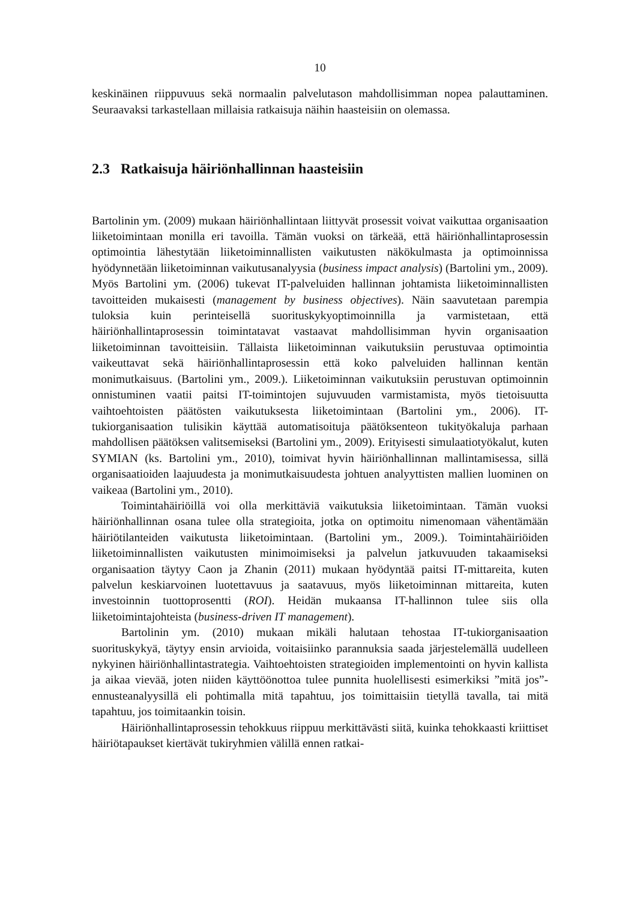10
keskinäinen riippuvuus sekä normaalin palvelutason mahdollisimman nopea palauttaminen. Seuraavaksi tarkastellaan millaisia ratkaisuja näihin haasteisiin on olemassa.
2.3 Ratkaisuja häiriönhallinnan haasteisiin
Bartolinin ym. (2009) mukaan häiriönhallintaan liittyvät prosessit voivat vaikuttaa organisaation liiketoimintaan monilla eri tavoilla. Tämän vuoksi on tärkeää, että häiriönhallintaprosessin optimointia lähestytään liiketoiminnallisten vaikutusten näkökulmasta ja optimoinnissa hyödynnetään liiketoiminnan vaikutusanalyysia (business impact analysis) (Bartolini ym., 2009). Myös Bartolini ym. (2006) tukevat IT-palveluiden hallinnan johtamista liiketoiminnallisten tavoitteiden mukaisesti (management by business objectives). Näin saavutetaan parempia tuloksia kuin perinteisellä suorituskykyoptimoinnilla ja varmistetaan, että häiriönhallintaprosessin toimintatavat vastaavat mahdollisimman hyvin organisaation liiketoiminnan tavoitteisiin. Tällaista liiketoiminnan vaikutuksiin perustuvaa optimointia vaikeuttavat sekä häiriönhallintaprosessin että koko palveluiden hallinnan kentän monimutkaisuus. (Bartolini ym., 2009.). Liiketoiminnan vaikutuksiin perustuvan optimoinnin onnistuminen vaatii paitsi IT-toimintojen sujuvuuden varmistamista, myös tietoisuutta vaihtoehtoisten päätösten vaikutuksesta liiketoimintaan (Bartolini ym., 2006). IT-tukiorganisaation tulisikin käyttää automatisoituja päätöksenteon tukityökaluja parhaan mahdollisen päätöksen valitsemiseksi (Bartolini ym., 2009). Erityisesti simulaatiotyökalut, kuten SYMIAN (ks. Bartolini ym., 2010), toimivat hyvin häiriönhallinnan mallintamisessa, sillä organisaatioiden laajuudesta ja monimutkaisuudesta johtuen analyyttisten mallien luominen on vaikeaa (Bartolini ym., 2010).
Toimintahäiriöillä voi olla merkittäviä vaikutuksia liiketoimintaan. Tämän vuoksi häiriönhallinnan osana tulee olla strategioita, jotka on optimoitu nimenomaan vähentämään häiriötilanteiden vaikutusta liiketoimintaan. (Bartolini ym., 2009.). Toimintahäiriöiden liiketoiminnallisten vaikutusten minimoimiseksi ja palvelun jatkuvuuden takaamiseksi organisaation täytyy Caon ja Zhanin (2011) mukaan hyödyntää paitsi IT-mittareita, kuten palvelun keskiarvoinen luotettavuus ja saatavuus, myös liiketoiminnan mittareita, kuten investoinnin tuottoprosentti (ROI). Heidän mukaansa IT-hallinnon tulee siis olla liiketoimintajohteista (business-driven IT management).
Bartolinin ym. (2010) mukaan mikäli halutaan tehostaa IT-tukiorganisaation suorituskykyä, täytyy ensin arvioida, voitaisiinko parannuksia saada järjestelemällä uudelleen nykyinen häiriönhallintastrategia. Vaihtoehtoisten strategioiden implementointi on hyvin kallista ja aikaa vievää, joten niiden käyttöönottoa tulee punnita huolellisesti esimerkiksi ”mitä jos”-ennusteanalyysillä eli pohtimalla mitä tapahtuu, jos toimittaisiin tietyllä tavalla, tai mitä tapahtuu, jos toimitaankin toisin.
Häiriönhallintaprosessin tehokkuus riippuu merkittävästi siitä, kuinka tehokkaasti kriittiset häiriötapaukset kiertävät tukiryhmien välillä ennen ratkai-